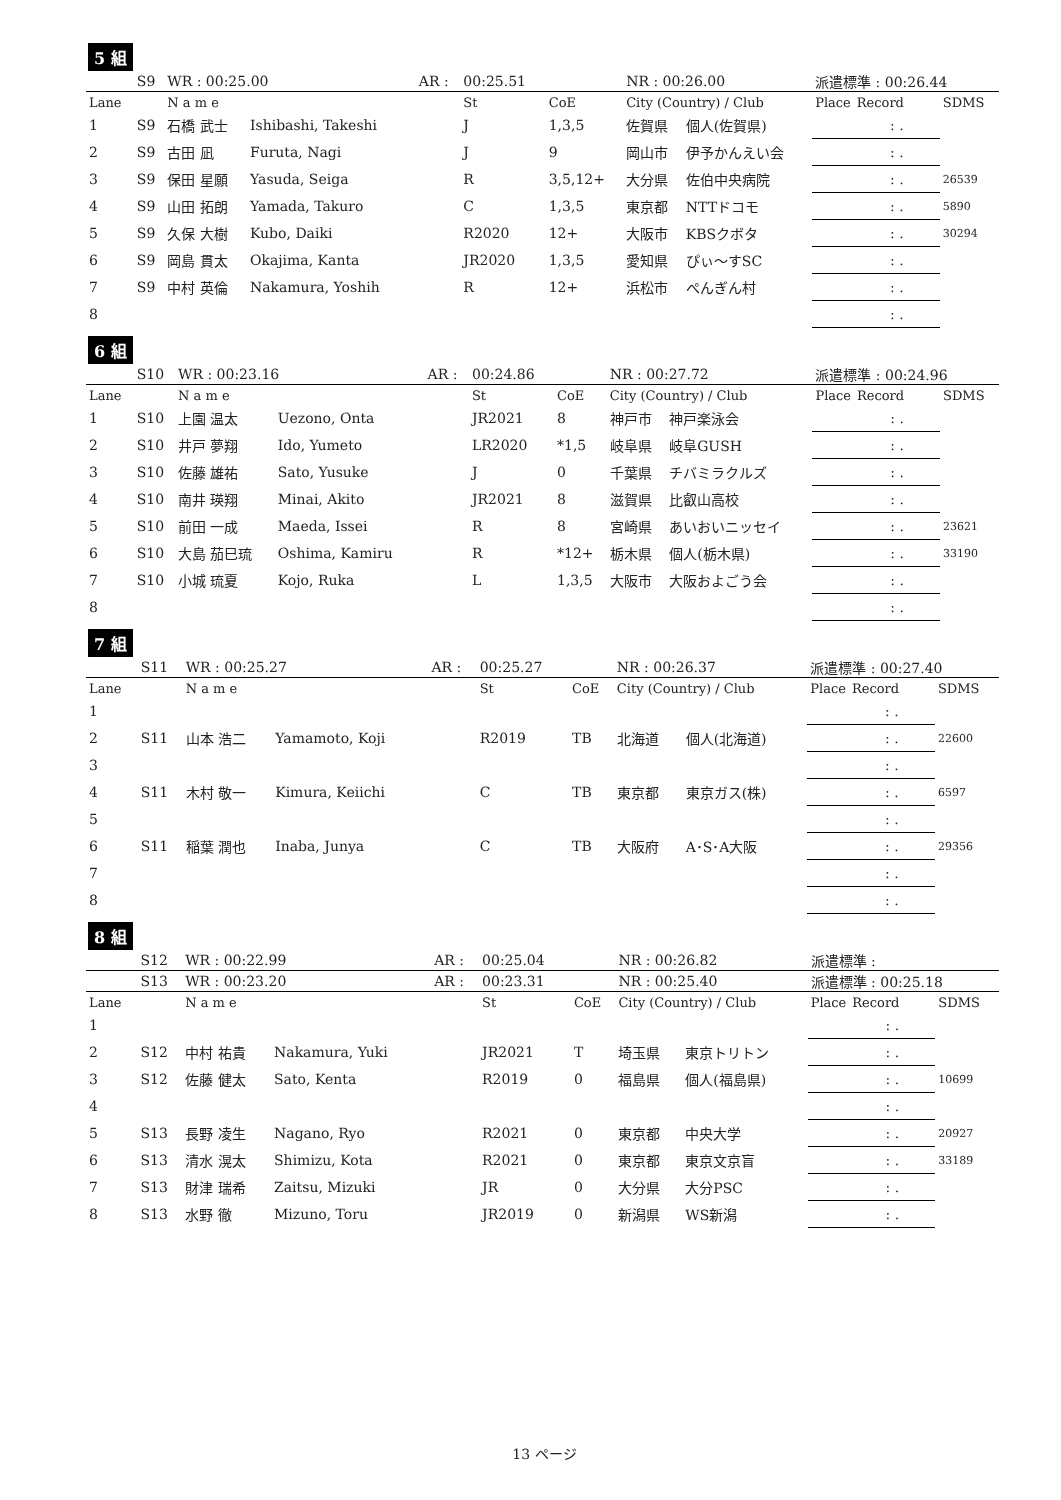5 組
| | S9 | WR : 00:25.00 | | AR : | 00:25.51 | | NR : 00:26.00 | | 派遣標準 : 00:26.44 | | |
| Lane | | N a m e | | | St | CoE | City (Country) / Club | | Place | Record | SDMS |
| 1 | S9 | 石橋 武士 | Ishibashi, Takeshi | | J | 1,3,5 | 佐賀県 | 個人(佐賀県) | | : . | |
| 2 | S9 | 古田 凪 | Furuta, Nagi | | J | 9 | 岡山市 | 伊予かんえい会 | | : . | |
| 3 | S9 | 保田 星願 | Yasuda, Seiga | | R | 3,5,12+ | 大分県 | 佐伯中央病院 | | : . | 26539 |
| 4 | S9 | 山田 拓朗 | Yamada, Takuro | | C | 1,3,5 | 東京都 | NTTドコモ | | : . | 5890 |
| 5 | S9 | 久保 大樹 | Kubo, Daiki | | R2020 | 12+ | 大阪市 | KBSクボタ | | : . | 30294 |
| 6 | S9 | 岡島 貫太 | Okajima, Kanta | | JR2020 | 1,3,5 | 愛知県 | ぴぃ～すSC | | : . | |
| 7 | S9 | 中村 英倫 | Nakamura, Yoshih | | R | 12+ | 浜松市 | ぺんぎん村 | | : . | |
| 8 | | | | | | | | | | : . | |
6 組
| | S10 | WR : 00:23.16 | | AR : | 00:24.86 | | NR : 00:27.72 | | 派遣標準 : 00:24.96 | | |
| Lane | | N a m e | | | St | CoE | City (Country) / Club | | Place | Record | SDMS |
| 1 | S10 | 上園 温太 | Uezono, Onta | | JR2021 | 8 | 神戸市 | 神戸楽泳会 | | : . | |
| 2 | S10 | 井戸 夢翔 | Ido, Yumeto | | LR2020 | *1,5 | 岐阜県 | 岐阜GUSH | | : . | |
| 3 | S10 | 佐藤 雄祐 | Sato, Yusuke | | J | 0 | 千葉県 | チバミラクルズ | | : . | |
| 4 | S10 | 南井 瑛翔 | Minai, Akito | | JR2021 | 8 | 滋賀県 | 比叡山高校 | | : . | |
| 5 | S10 | 前田 一成 | Maeda, Issei | | R | 8 | 宮崎県 | あいおいニッセイ | | : . | 23621 |
| 6 | S10 | 大島 茄巳琉 | Oshima, Kamiru | | R | *12+ | 栃木県 | 個人(栃木県) | | : . | 33190 |
| 7 | S10 | 小城 琉夏 | Kojo, Ruka | | L | 1,3,5 | 大阪市 | 大阪およごう会 | | : . | |
| 8 | | | | | | | | | | : . | |
7 組
| | S11 | WR : 00:25.27 | | AR : | 00:25.27 | | NR : 00:26.37 | | 派遣標準 : 00:27.40 | | |
| Lane | | N a m e | | | St | CoE | City (Country) / Club | | Place | Record | SDMS |
| 1 | | | | | | | | | | : . | |
| 2 | S11 | 山本 浩二 | Yamamoto, Koji | | R2019 | TB | 北海道 | 個人(北海道) | | : . | 22600 |
| 3 | | | | | | | | | | : . | |
| 4 | S11 | 木村 敬一 | Kimura, Keiichi | | C | TB | 東京都 | 東京ガス(株) | | : . | 6597 |
| 5 | | | | | | | | | | : . | |
| 6 | S11 | 稲葉 潤也 | Inaba, Junya | | C | TB | 大阪府 | A･S･A大阪 | | : . | 29356 |
| 7 | | | | | | | | | | : . | |
| 8 | | | | | | | | | | : . | |
8 組
| | S12 | WR : 00:22.99 | | AR : | 00:25.04 | | NR : 00:26.82 | | 派遣標準 : | | |
| | S13 | WR : 00:23.20 | | AR : | 00:23.31 | | NR : 00:25.40 | | 派遣標準 : 00:25.18 | | |
| Lane | | N a m e | | | St | CoE | City (Country) / Club | | Place | Record | SDMS |
| 1 | | | | | | | | | | : . | |
| 2 | S12 | 中村 祐貴 | Nakamura, Yuki | | JR2021 | T | 埼玉県 | 東京トリトン | | : . | |
| 3 | S12 | 佐藤 健太 | Sato, Kenta | | R2019 | 0 | 福島県 | 個人(福島県) | | : . | 10699 |
| 4 | | | | | | | | | | : . | |
| 5 | S13 | 長野 凌生 | Nagano, Ryo | | R2021 | 0 | 東京都 | 中央大学 | | : . | 20927 |
| 6 | S13 | 清水 滉太 | Shimizu, Kota | | R2021 | 0 | 東京都 | 東京文京盲 | | : . | 33189 |
| 7 | S13 | 財津 瑞希 | Zaitsu, Mizuki | | JR | 0 | 大分県 | 大分PSC | | : . | |
| 8 | S13 | 水野 徹 | Mizuno, Toru | | JR2019 | 0 | 新潟県 | WS新潟 | | : . | |
13 ページ